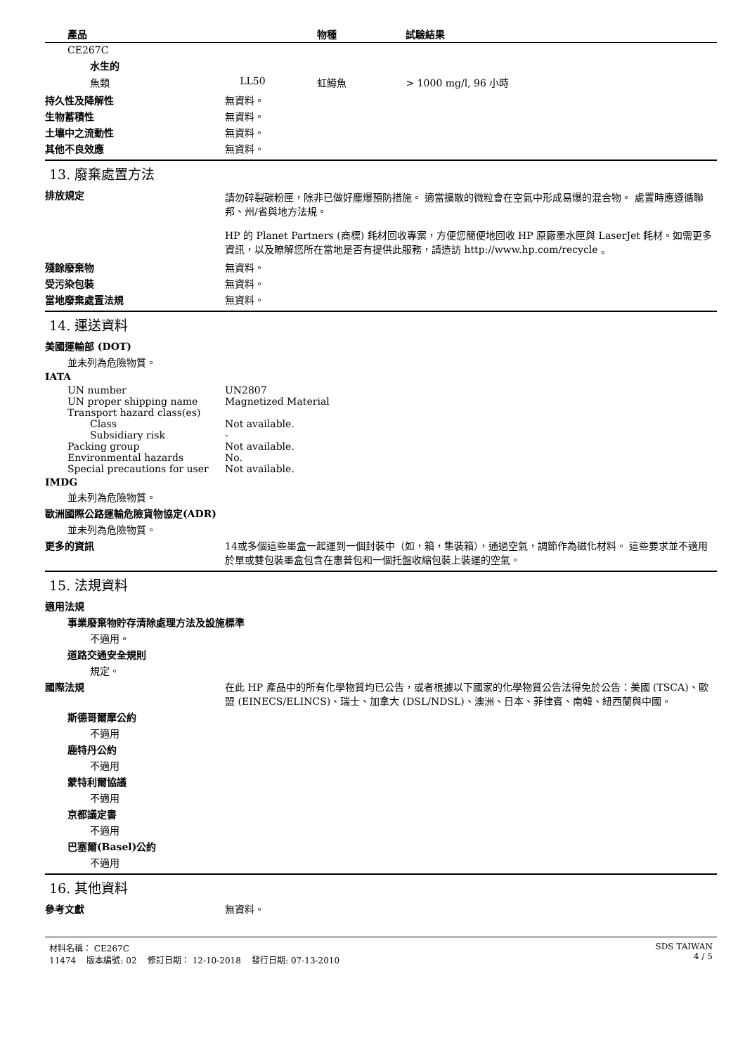| 產品 | | 物種 | 試驗結果 |
| --- | --- | --- | --- |
| CE267C | | | |
| 水生的 | | | |
| 魚類 | LL50 | 虹鱒魚 | > 1000 mg/l, 96 小時 |
持久性及降解性 無資料。
生物蓄積性 無資料。
土壤中之流動性 無資料。
其他不良效應 無資料。
13. 廢棄處置方法
排放規定
請勿碎裂碳粉匣，除非已做好塵爆預防措施。 適當擴散的微粒會在空氣中形成易爆的混合物。 處置時應遵循聯邦、州/省與地方法規。
HP 的 Planet Partners (商標) 耗材回收專案，方便您簡便地回收 HP 原廠墨水匣與 LaserJet 耗材。如需更多資訊，以及瞭解您所在當地是否有提供此服務，請造訪 http://www.hp.com/recycle 。
殘餘廢棄物 無資料。
受污染包裝 無資料。
當地廢棄處置法規 無資料。
14. 運送資料
美國運輸部 (DOT)
並未列為危險物質。
IATA
UN number UN2807
UN proper shipping name Magnetized Material
Transport hazard class(es)
Class Not available.
Subsidiary risk -
Packing group Not available.
Environmental hazards No.
Special precautions for user Not available.
IMDG
並未列為危險物質。
歐洲國際公路運輸危險貨物協定(ADR)
並未列為危險物質。
更多的資訊 14或多個這些墨盒一起運到一個封裝中（如，箱，集裝箱），通過空氣，調節作為磁化材料。 這些要求並不適用於單或雙包裝墨盒包含在惠普包和一個托盤收縮包裝上裝運的空氣。
15. 法規資料
適用法規
事業廢棄物貯存清除處理方法及設施標準
不適用。
道路交通安全規則
規定。
國際法規 在此 HP 產品中的所有化學物質均已公告，或者根據以下國家的化學物質公告法得免於公告：美國 (TSCA)、歐盟 (EINECS/ELINCS)、瑞士、加拿大 (DSL/NDSL)、澳洲、日本、菲律賓、南韓、紐西蘭與中國。
斯德哥爾摩公約
不適用
鹿特丹公約
不適用
蒙特利爾協議
不適用
京都議定書
不適用
巴塞爾(Basel)公約
不適用
16. 其他資料
參考文獻 無資料。
材料名稱： CE267C
11474 版本編號: 02 修訂日期： 12-10-2018 發行日期: 07-13-2010
SDS TAIWAN
4 / 5